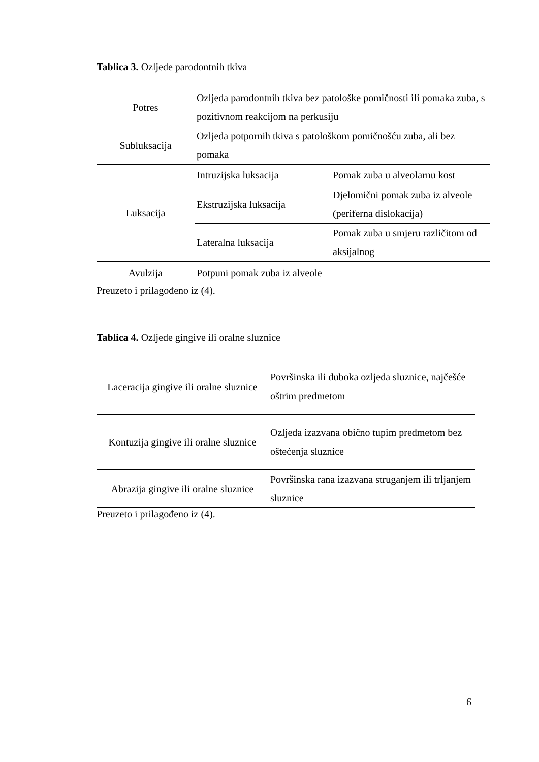Tablica 3. Ozljede parodontnih tkiva
| Potres | Ozljeda parodontnih tkiva bez patološke pomičnosti ili pomaka zuba, s pozitivnom reakcijom na perkusiju | |
| Subluksacija | Ozljeda potpornih tkiva s patološkom pomičnošću zuba, ali bez pomaka | |
| Luksacija | Intruzijska luksacija | Pomak zuba u alveolarnu kost |
| | Ekstruzijska luksacija | Djelomični pomak zuba iz alveole (periferna dislokacija) |
| | Lateralna luksacija | Pomak zuba u smjeru različitom od aksijalnog |
| Avulzija | Potpuni pomak zuba iz alveole | |
Preuzeto i prilagođeno iz (4).
Tablica 4. Ozljede gingive ili oralne sluznice
| Laceracija gingive ili oralne sluznice | Površinska ili duboka ozljeda sluznice, najčešće oštrim predmetom |
| Kontuzija gingive ili oralne sluznice | Ozljeda izazvana obično tupim predmetom bez oštećenja sluznice |
| Abrazija gingive ili oralne sluznice | Površinska rana izazvana struganjem ili trljanjem sluznice |
Preuzeto i prilagođeno iz (4).
6